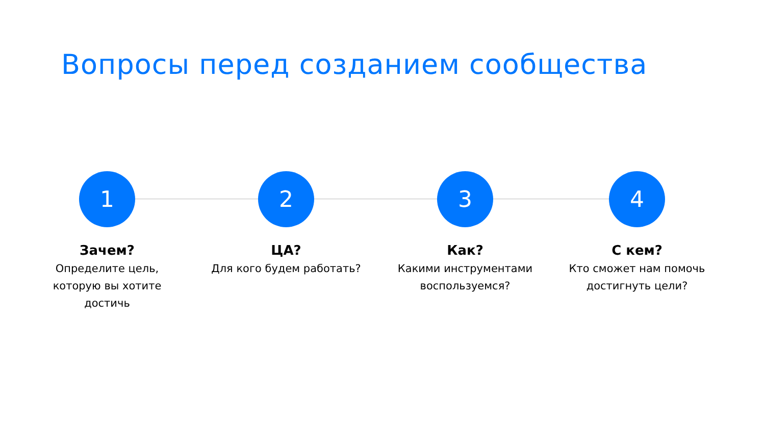Вопросы перед созданием сообщества
1
Зачем?
Определите цель, которую вы хотите достичь
2
ЦА?
Для кого будем работать?
3
Как?
Какими инструментами воспользуемся?
4
С кем?
Кто сможет нам помочь достигнуть цели?